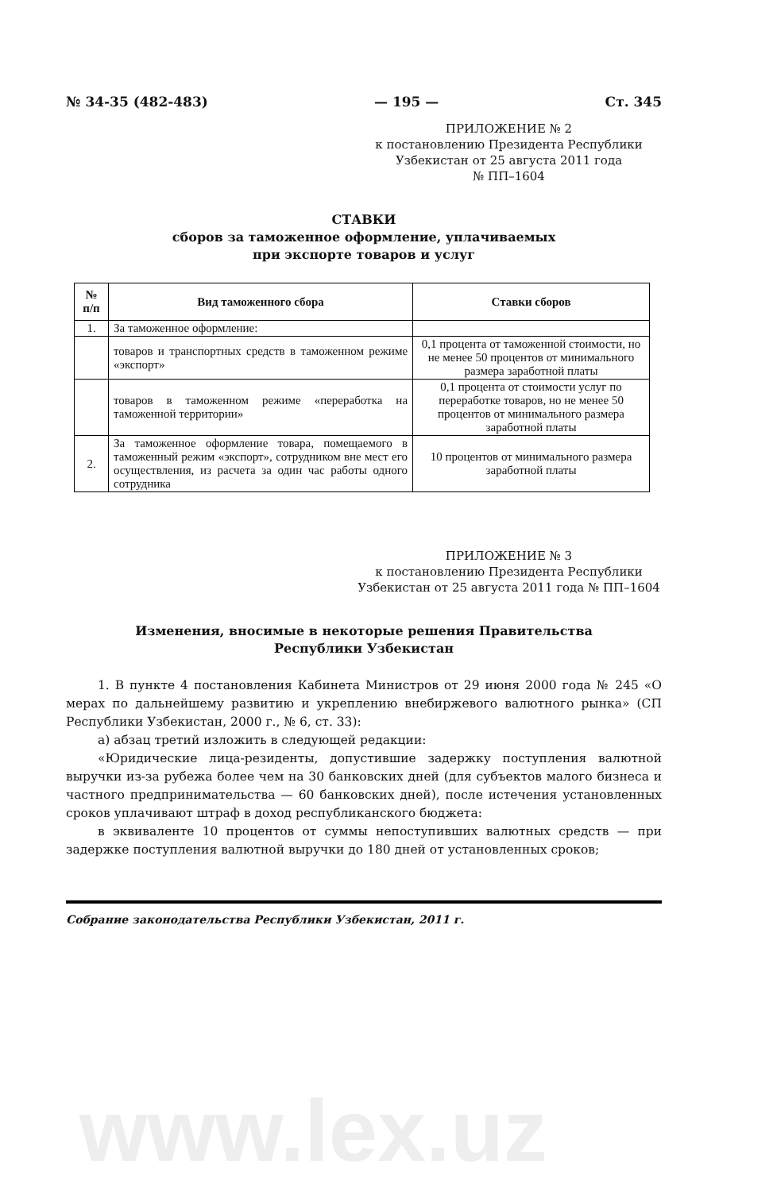№ 34-35 (482-483) — 195 — Ст. 345
ПРИЛОЖЕНИЕ № 2
к постановлению Президента Республики Узбекистан от 25 августа 2011 года
№ ПП–1604
СТАВКИ
сборов за таможенное оформление, уплачиваемых
при экспорте товаров и услуг
| № п/п | Вид таможенного сбора | Ставки сборов |
| --- | --- | --- |
| 1. | За таможенное оформление: | |
| | товаров и транспортных средств в таможенном режиме «экспорт» | 0,1 процента от таможенной стоимости, но не менее 50 процентов от минимального размера заработной платы |
| | товаров в таможенном режиме «переработка на таможенной территории» | 0,1 процента от стоимости услуг по переработке товаров, но не менее 50 процентов от минимального размера заработной платы |
| 2. | За таможенное оформление товара, помещаемого в таможенный режим «экспорт», сотрудником вне мест его осуществления, из расчета за один час работы одного сотрудника | 10 процентов от минимального размера заработной платы |
ПРИЛОЖЕНИЕ № 3
к постановлению Президента Республики Узбекистан от 25 августа 2011 года № ПП–1604
Изменения, вносимые в некоторые решения Правительства
Республики Узбекистан
1. В пункте 4 постановления Кабинета Министров от 29 июня 2000 года № 245 «О мерах по дальнейшему развитию и укреплению внебиржевого валютного рынка» (СП Республики Узбекистан, 2000 г., № 6, ст. 33):
а) абзац третий изложить в следующей редакции:
«Юридические лица-резиденты, допустившие задержку поступления валютной выручки из-за рубежа более чем на 30 банковских дней (для субъектов малого бизнеса и частного предпринимательства — 60 банковских дней), после истечения установленных сроков уплачивают штраф в доход республиканского бюджета:
в эквиваленте 10 процентов от суммы непоступивших валютных средств — при задержке поступления валютной выручки до 180 дней от установленных сроков;
Собрание законодательства Республики Узбекистан, 2011 г.
www.lex.uz